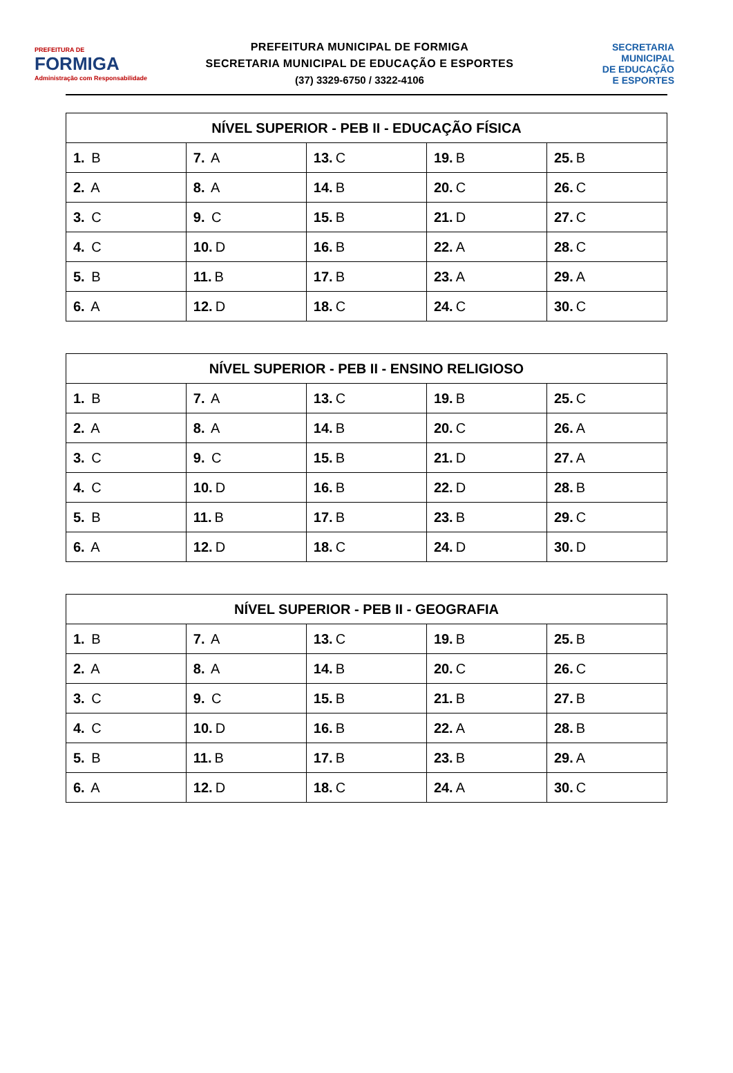PREFEITURA DE
FORMIGA
Administração com Responsabilidade
PREFEITURA MUNICIPAL DE FORMIGA
SECRETARIA MUNICIPAL DE EDUCAÇÃO E ESPORTES
(37) 3329-6750 / 3322-4106
SECRETARIA
MUNICIPAL
DE EDUCAÇÃO
E ESPORTES
| NÍVEL SUPERIOR - PEB II - EDUCAÇÃO FÍSICA | | | | |
| --- | --- | --- | --- | --- |
| 1. B | 7. A | 13. C | 19. B | 25. B |
| 2. A | 8. A | 14. B | 20. C | 26. C |
| 3. C | 9. C | 15. B | 21. D | 27. C |
| 4. C | 10. D | 16. B | 22. A | 28. C |
| 5. B | 11. B | 17. B | 23. A | 29. A |
| 6. A | 12. D | 18. C | 24. C | 30. C |
| NÍVEL SUPERIOR - PEB II - ENSINO RELIGIOSO | | | | |
| --- | --- | --- | --- | --- |
| 1. B | 7. A | 13. C | 19. B | 25. C |
| 2. A | 8. A | 14. B | 20. C | 26. A |
| 3. C | 9. C | 15. B | 21. D | 27. A |
| 4. C | 10. D | 16. B | 22. D | 28. B |
| 5. B | 11. B | 17. B | 23. B | 29. C |
| 6. A | 12. D | 18. C | 24. D | 30. D |
| NÍVEL SUPERIOR - PEB II - GEOGRAFIA | | | | |
| --- | --- | --- | --- | --- |
| 1. B | 7. A | 13. C | 19. B | 25. B |
| 2. A | 8. A | 14. B | 20. C | 26. C |
| 3. C | 9. C | 15. B | 21. B | 27. B |
| 4. C | 10. D | 16. B | 22. A | 28. B |
| 5. B | 11. B | 17. B | 23. B | 29. A |
| 6. A | 12. D | 18. C | 24. A | 30. C |